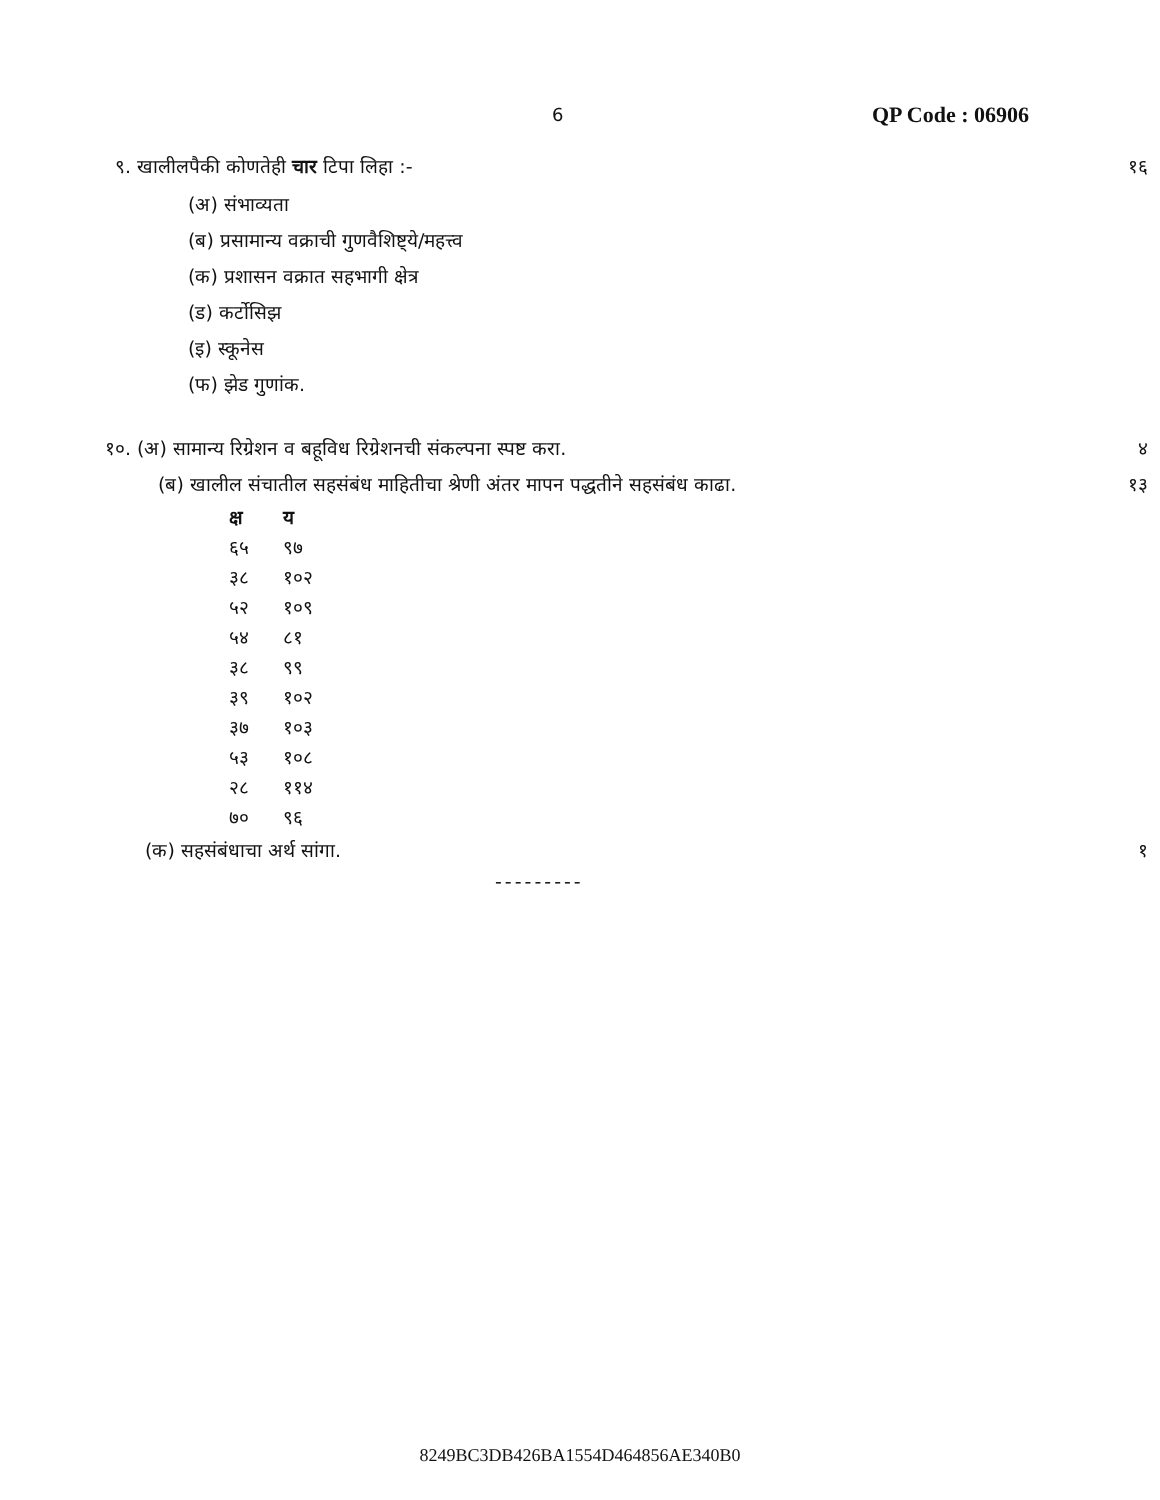6 QP Code : 06906
९. खालीलपैकी कोणतेही चार टिपा लिहा :- १६
(अ) संभाव्यता
(ब) प्रसामान्य वक्राची गुणवैशिष्ट्ये/महत्त्व
(क) प्रशासन वक्रात सहभागी क्षेत्र
(ड) कर्टोसिझ
(इ) स्कूनेस
(फ) झेड गुणांक.
१०. (अ) सामान्य रिग्रेशन व बहूविध रिग्रेशनची संकल्पना स्पष्ट करा. ४
(ब) खालील संचातील सहसंबंध माहितीचा श्रेणी अंतर मापन पद्धतीने सहसंबंध काढा. १३
| क्ष | य |
| --- | --- |
| ६५ | ९७ |
| ३८ | १०२ |
| ५२ | १०९ |
| ५४ | ८१ |
| ३८ | ९९ |
| ३९ | १०२ |
| ३७ | १०३ |
| ५३ | १०८ |
| २८ | ११४ |
| ७० | ९६ |
(क) सहसंबंधाचा अर्थ सांगा. १
---------
8249BC3DB426BA1554D464856AE340B0